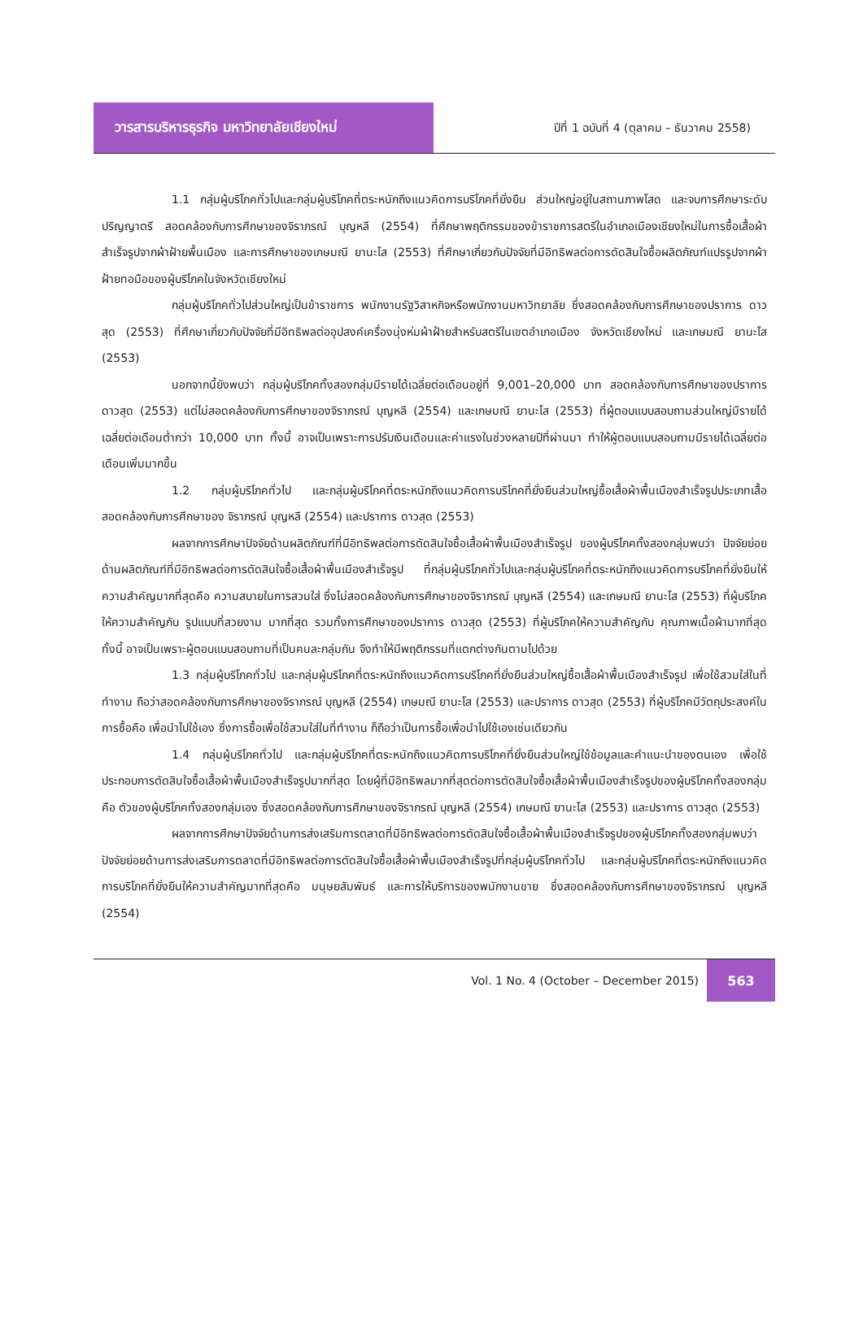วารสารบริหารธุรกิจ มหาวิทยาลัยเชียงใหม่
ปีที่ 1 ฉบับที่ 4 (ตุลาคม – ธันวาคม 2558)
1.1 กลุ่มผู้บริโภคทั่วไปและกลุ่มผู้บริโภคที่ตระหนักถึงแนวคิดการบริโภคที่ยั่งยืน ส่วนใหญ่อยู่ในสถานภาพโสด และจบการศึกษาระดับปริญญาตรี สอดคล้องกับการศึกษาของจิราภรณ์ บุญหลี (2554) ที่ศึกษาพฤติกรรมของข้าราชการสตรีในอำเภอเมืองเชียงใหม่ในการซื้อเสื้อผ้าสำเร็จรูปจากผ้าฝ้ายพื้นเมือง และการศึกษาของเกษมณี ยานะโส (2553) ที่ศึกษาเกี่ยวกับปัจจัยที่มีอิทธิพลต่อการตัดสินใจซื้อผลิตภัณฑ์แปรรูปจากผ้าฝ้ายทอมือของผู้บริโภคในจังหวัดเชียงใหม่
กลุ่มผู้บริโภคทั่วไปส่วนใหญ่เป็นข้าราชการ พนักงานรัฐวิสาหกิจหรือพนักงานมหาวิทยาลัย ซึ่งสอดคล้องกับการศึกษาของปราการ ดาวสุด (2553) ที่ศึกษาเกี่ยวกับปัจจัยที่มีอิทธิพลต่ออุปสงค์เครื่องนุ่งห่มผ้าฝ้ายสำหรับสตรีในเขตอำเภอเมือง จังหวัดเชียงใหม่ และเกษมณี ยานะโส (2553)
นอกจากนี้ยังพบว่า กลุ่มผู้บริโภคทั้งสองกลุ่มมีรายได้เฉลี่ยต่อเดือนอยู่ที่ 9,001–20,000 บาท สอดคล้องกับการศึกษาของปราการ ดาวสุด (2553) แต่ไม่สอดคล้องกับการศึกษาของจิราภรณ์ บุญหลี (2554) และเกษมณี ยานะโส (2553) ที่ผู้ตอบแบบสอบถามส่วนใหญ่มีรายได้เฉลี่ยต่อเดือนต่ำกว่า 10,000 บาท ทั้งนี้ อาจเป็นเพราะการปรับเงินเดือนและค่าแรงในช่วงหลายปีที่ผ่านมา ทำให้ผู้ตอบแบบสอบถามมีรายได้เฉลี่ยต่อเดือนเพิ่มมากขึ้น
1.2 กลุ่มผู้บริโภคทั่วไป และกลุ่มผู้บริโภคที่ตระหนักถึงแนวคิดการบริโภคที่ยั่งยืนส่วนใหญ่ซื้อเสื้อผ้าพื้นเมืองสำเร็จรูปประเภทเสื้อ สอดคล้องกับการศึกษาของ จิราภรณ์ บุญหลี (2554) และปราการ ดาวสุด (2553)
ผลจากการศึกษาปัจจัยด้านผลิตภัณฑ์ที่มีอิทธิพลต่อการตัดสินใจซื้อเสื้อผ้าพื้นเมืองสำเร็จรูป ของผู้บริโภคทั้งสองกลุ่มพบว่า ปัจจัยย่อยด้านผลิตภัณฑ์ที่มีอิทธิพลต่อการตัดสินใจซื้อเสื้อผ้าพื้นเมืองสำเร็จรูป ที่กลุ่มผู้บริโภคทั่วไปและกลุ่มผู้บริโภคที่ตระหนักถึงแนวคิดการบริโภคที่ยั่งยืนให้ความสำคัญมากที่สุดคือ ความสบายในการสวมใส่ ซึ่งไม่สอดคล้องกับการศึกษาของจิราภรณ์ บุญหลี (2554) และเกษมณี ยานะโส (2553) ที่ผู้บริโภคให้ความสำคัญกับ รูปแบบที่สวยงาม มากที่สุด รวมทั้งการศึกษาของปราการ ดาวสุด (2553) ที่ผู้บริโภคให้ความสำคัญกับ คุณภาพเนื้อผ้ามากที่สุด ทั้งนี้ อาจเป็นเพราะผู้ตอบแบบสอบถามที่เป็นคนละกลุ่มกัน จึงทำให้มีพฤติกรรมที่แตกต่างกันตามไปด้วย
1.3 กลุ่มผู้บริโภคทั่วไป และกลุ่มผู้บริโภคที่ตระหนักถึงแนวคิดการบริโภคที่ยั่งยืนส่วนใหญ่ซื้อเสื้อผ้าพื้นเมืองสำเร็จรูป เพื่อใช้สวมใส่ในที่ทำงาน ถือว่าสอดคล้องกับการศึกษาของจิราภรณ์ บุญหลี (2554) เกษมณี ยานะโส (2553) และปราการ ดาวสุด (2553) ที่ผู้บริโภคมีวัตถุประสงค์ในการซื้อคือ เพื่อนำไปใช้เอง ซึ่งการซื้อเพื่อใช้สวมใส่ในที่ทำงาน ก็ถือว่าเป็นการซื้อเพื่อนำไปใช้เองเช่นเดียวกัน
1.4 กลุ่มผู้บริโภคทั่วไป และกลุ่มผู้บริโภคที่ตระหนักถึงแนวคิดการบริโภคที่ยั่งยืนส่วนใหญ่ใช้ข้อมูลและคำแนะนำของตนเอง เพื่อใช้ประกอบการตัดสินใจซื้อเสื้อผ้าพื้นเมืองสำเร็จรูปมากที่สุด โดยผู้ที่มีอิทธิพลมากที่สุดต่อการตัดสินใจซื้อเสื้อผ้าพื้นเมืองสำเร็จรูปของผู้บริโภคทั้งสองกลุ่มคือ ตัวของผู้บริโภคทั้งสองกลุ่มเอง ซึ่งสอดคล้องกับการศึกษาของจิราภรณ์ บุญหลี (2554) เกษมณี ยานะโส (2553) และปราการ ดาวสุด (2553)
ผลจากการศึกษาปัจจัยด้านการส่งเสริมการตลาดที่มีอิทธิพลต่อการตัดสินใจซื้อเสื้อผ้าพื้นเมืองสำเร็จรูปของผู้บริโภคทั้งสองกลุ่มพบว่า ปัจจัยย่อยด้านการส่งเสริมการตลาดที่มีอิทธิพลต่อการตัดสินใจซื้อเสื้อผ้าพื้นเมืองสำเร็จรูปที่กลุ่มผู้บริโภคทั่วไป และกลุ่มผู้บริโภคที่ตระหนักถึงแนวคิดการบริโภคที่ยั่งยืนให้ความสำคัญมากที่สุดคือ มนุษยสัมพันธ์ และการให้บริการของพนักงานขาย ซึ่งสอดคล้องกับการศึกษาของจิราภรณ์ บุญหลี (2554)
Vol. 1 No. 4 (October – December 2015)
563